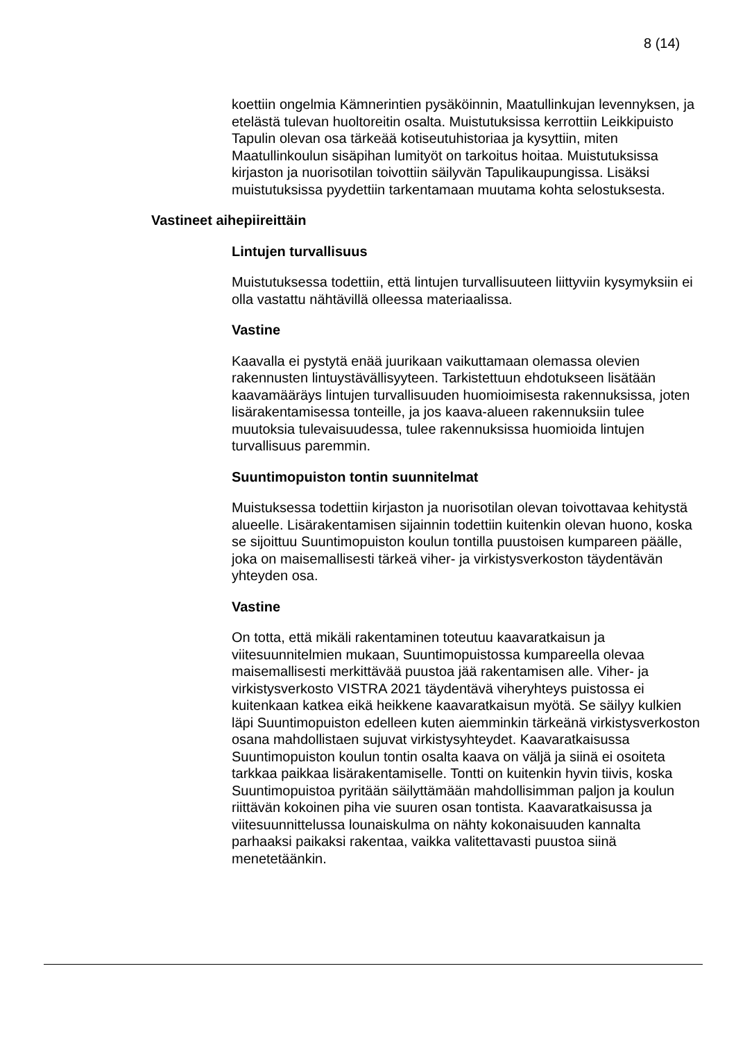8 (14)
koettiin ongelmia Kämnerintien pysäköinnin, Maatullinkujan levennyksen, ja etelästä tulevan huoltoreitin osalta. Muistutuksissa kerrottiin Leikkipuisto Tapulin olevan osa tärkeää kotiseutuhistoriaa ja kysyttiin, miten Maatullinkoulun sisäpihan lumityöt on tarkoitus hoitaa. Muistutuksissa kirjaston ja nuorisotilan toivottiin säilyvän Tapulikaupungissa. Lisäksi muistutuksissa pyydettiin tarkentamaan muutama kohta selostuksesta.
Vastineet aihepiireittäin
Lintujen turvallisuus
Muistutuksessa todettiin, että lintujen turvallisuuteen liittyviin kysymyksiin ei olla vastattu nähtävillä olleessa materiaalissa.
Vastine
Kaavalla ei pystytä enää juurikaan vaikuttamaan olemassa olevien rakennusten lintuystävällisyyteen. Tarkistettuun ehdotukseen lisätään kaavamääräys lintujen turvallisuuden huomioimisesta rakennuksissa, joten lisärakentamisessa tonteille, ja jos kaava-alueen rakennuksiin tulee muutoksia tulevaisuudessa, tulee rakennuksissa huomioida lintujen turvallisuus paremmin.
Suuntimopuiston tontin suunnitelmat
Muistuksessa todettiin kirjaston ja nuorisotilan olevan toivottavaa kehitystä alueelle. Lisärakentamisen sijainnin todettiin kuitenkin olevan huono, koska se sijoittuu Suuntimopuiston koulun tontilla puustoisen kumpareen päälle, joka on maisemallisesti tärkeä viher- ja virkistysverkoston täydentävän yhteyden osa.
Vastine
On totta, että mikäli rakentaminen toteutuu kaavaratkaisun ja viitesuunnitelmien mukaan, Suuntimopuistossa kumpareella olevaa maisemallisesti merkittävää puustoa jää rakentamisen alle. Viher- ja virkistysverkosto VISTRA 2021 täydentävä viheryhteys puistossa ei kuitenkaan katkea eikä heikkene kaavaratkaisun myötä. Se säilyy kulkien läpi Suuntimopuiston edelleen kuten aiemminkin tärkeänä virkistysverkoston osana mahdollistaen sujuvat virkistysyhteydet. Kaavaratkaisussa Suuntimopuiston koulun tontin osalta kaava on väljä ja siinä ei osoiteta tarkkaa paikkaa lisärakentamiselle. Tontti on kuitenkin hyvin tiivis, koska Suuntimopuistoa pyritään säilyttämään mahdollisimman paljon ja koulun riittävän kokoinen piha vie suuren osan tontista. Kaavaratkaisussa ja viitesuunnittelussa lounaiskulma on nähty kokonaisuuden kannalta parhaaksi paikaksi rakentaa, vaikka valitettavasti puustoa siinä menetetäänkin.